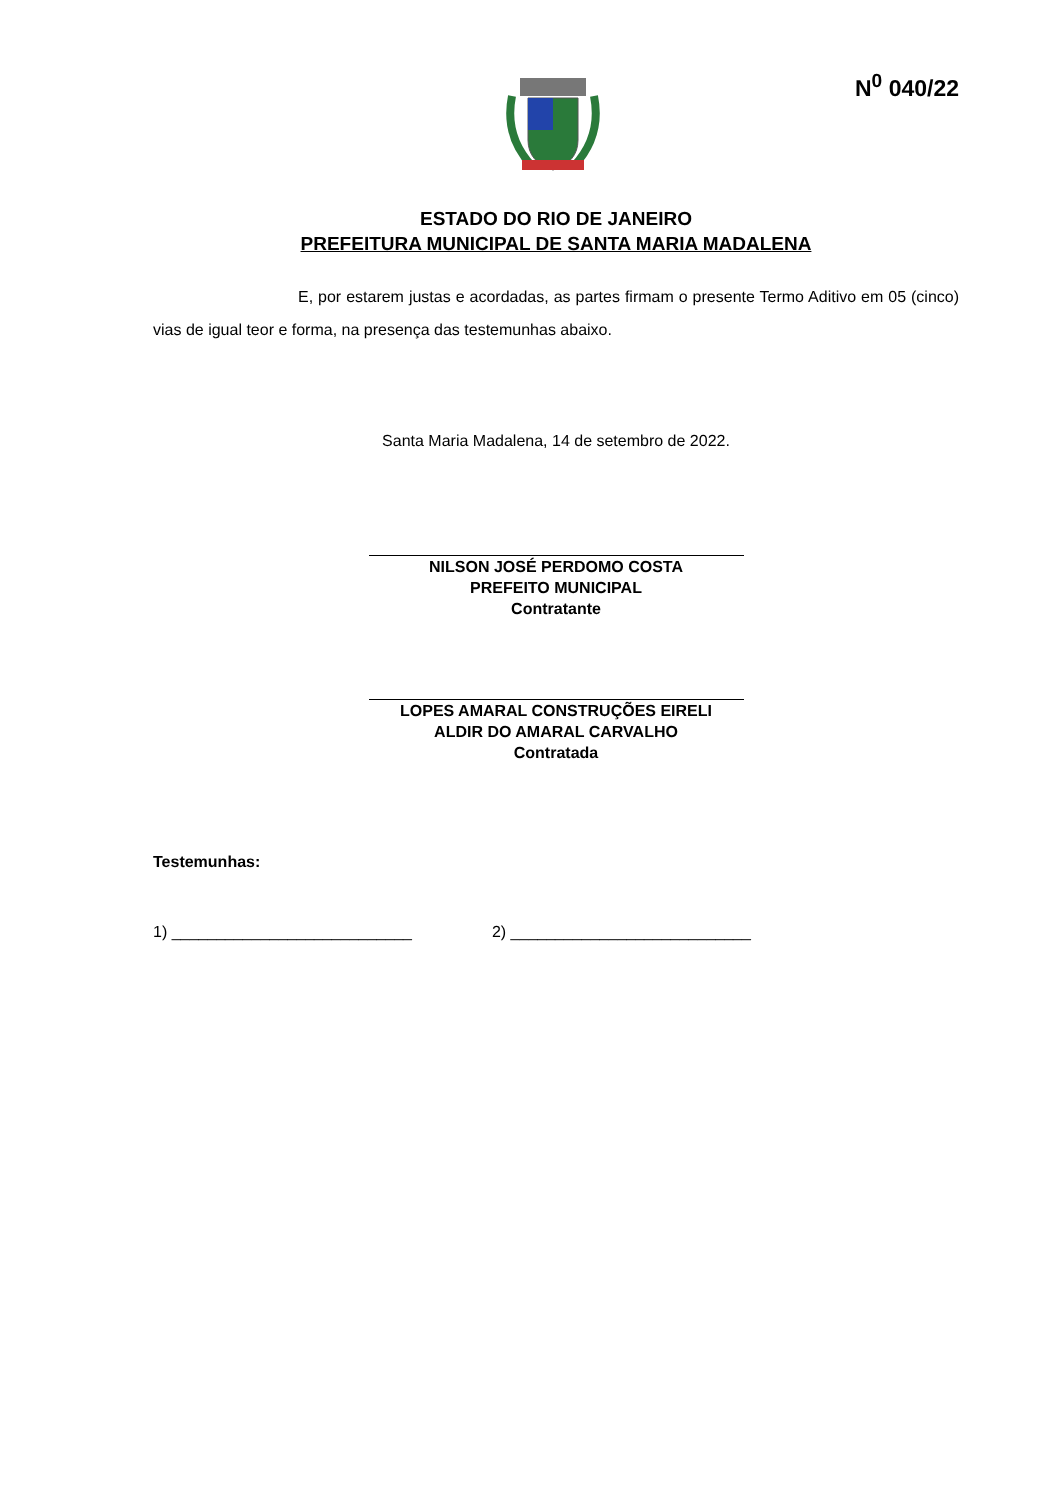N<sup>0</sup> 040/22
ESTADO DO RIO DE JANEIRO
PREFEITURA MUNICIPAL DE SANTA MARIA MADALENA
E, por estarem justas e acordadas, as partes firmam o presente Termo Aditivo em 05 (cinco) vias de igual teor e forma, na presença das testemunhas abaixo.
Santa Maria Madalena, 14 de setembro de 2022.
NILSON JOSÉ PERDOMO COSTA
PREFEITO MUNICIPAL
Contratante
LOPES AMARAL CONSTRUÇÕES EIRELI
ALDIR DO AMARAL CARVALHO
Contratada
Testemunhas:
1) ___________________________ 2) ___________________________